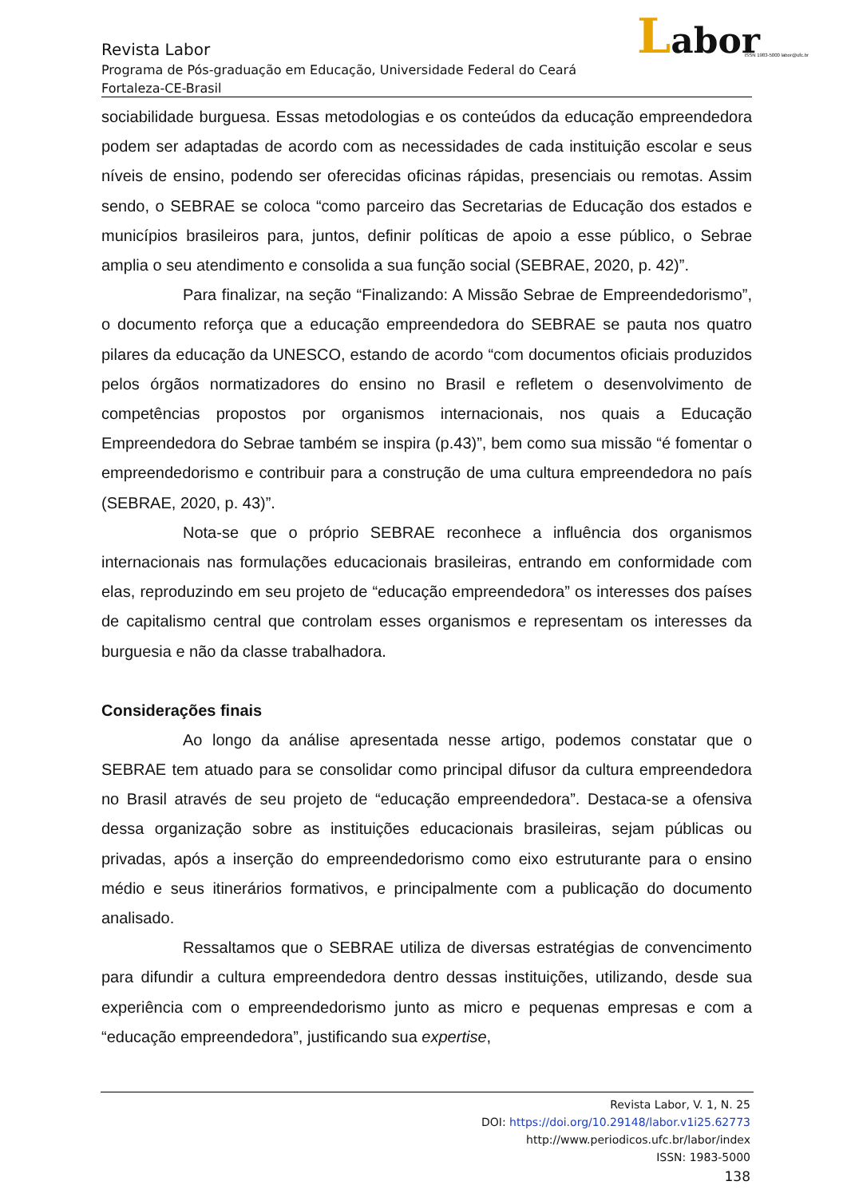Labor
ISSN 1983-5000 labor@ufc.br
Revista Labor
Programa de Pós-graduação em Educação, Universidade Federal do Ceará
Fortaleza-CE-Brasil
sociabilidade burguesa. Essas metodologias e os conteúdos da educação empreendedora podem ser adaptadas de acordo com as necessidades de cada instituição escolar e seus níveis de ensino, podendo ser oferecidas oficinas rápidas, presenciais ou remotas. Assim sendo, o SEBRAE se coloca “como parceiro das Secretarias de Educação dos estados e municípios brasileiros para, juntos, definir políticas de apoio a esse público, o Sebrae amplia o seu atendimento e consolida a sua função social (SEBRAE, 2020, p. 42)”.
Para finalizar, na seção “Finalizando: A Missão Sebrae de Empreendedorismo”, o documento reforça que a educação empreendedora do SEBRAE se pauta nos quatro pilares da educação da UNESCO, estando de acordo “com documentos oficiais produzidos pelos órgãos normatizadores do ensino no Brasil e refletem o desenvolvimento de competências propostos por organismos internacionais, nos quais a Educação Empreendedora do Sebrae também se inspira (p.43)”, bem como sua missão “é fomentar o empreendedorismo e contribuir para a construção de uma cultura empreendedora no país (SEBRAE, 2020, p. 43)”.
Nota-se que o próprio SEBRAE reconhece a influência dos organismos internacionais nas formulações educacionais brasileiras, entrando em conformidade com elas, reproduzindo em seu projeto de “educação empreendedora” os interesses dos países de capitalismo central que controlam esses organismos e representam os interesses da burguesia e não da classe trabalhadora.
Considerações finais
Ao longo da análise apresentada nesse artigo, podemos constatar que o SEBRAE tem atuado para se consolidar como principal difusor da cultura empreendedora no Brasil através de seu projeto de “educação empreendedora”. Destaca-se a ofensiva dessa organização sobre as instituições educacionais brasileiras, sejam públicas ou privadas, após a inserção do empreendedorismo como eixo estruturante para o ensino médio e seus itinerários formativos, e principalmente com a publicação do documento analisado.
Ressaltamos que o SEBRAE utiliza de diversas estratégias de convencimento para difundir a cultura empreendedora dentro dessas instituições, utilizando, desde sua experiência com o empreendedorismo junto as micro e pequenas empresas e com a “educação empreendedora”, justificando sua expertise,
Revista Labor, V. 1, N. 25
DOI: https://doi.org/10.29148/labor.v1i25.62773
http://www.periodicos.ufc.br/labor/index
ISSN: 1983-5000
138